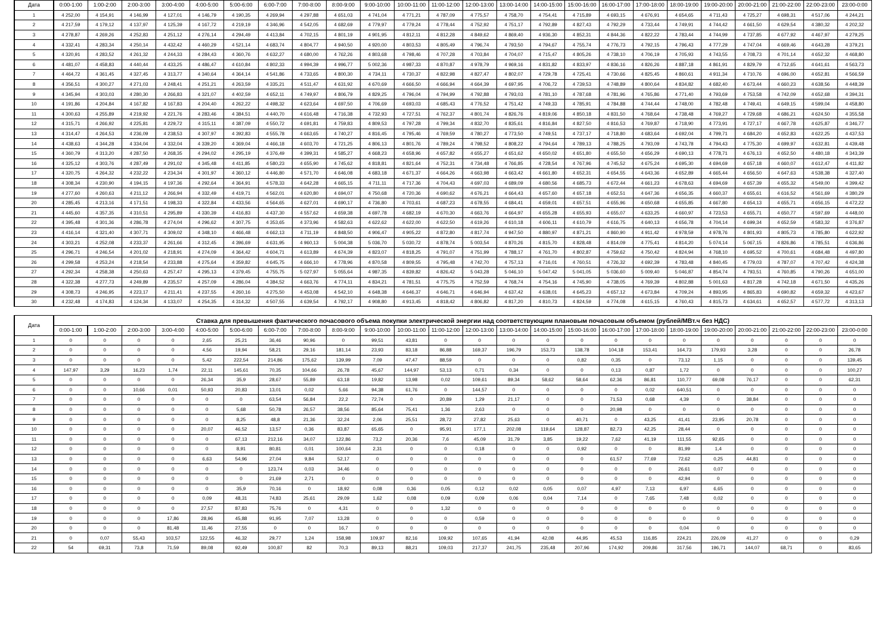| Дата | 0:00-1:00 | 1:00-2:00 | 2:00-3:00 | 3:00-4:00 | 4:00-5:00 | 5:00-6:00 | 6:00-7:00 | 7:00-8:00 | 8:00-9:00 | 9:00-10:00 | 10:00-11:00 | 11:00-12:00 | 12:00-13:00 | 13:00-14:00 | 14:00-15:00 | 15:00-16:00 | 16:00-17:00 | 17:00-18:00 | 18:00-19:00 | 19:00-20:00 | 20:00-21:00 | 21:00-22:00 | 22:00-23:00 | 23:00-0:00 |
| --- | --- | --- | --- | --- | --- | --- | --- | --- | --- | --- | --- | --- | --- | --- | --- | --- | --- | --- | --- | --- | --- | --- | --- | --- |
| 1 | 4 252,00 | 4 154,91 | 4 146,99 | 4 127,01 | 4 146,79 | 4 190,35 | 4 269,94 | 4 297,88 | 4 651,03 | 4 741,04 | 4 771,21 | 4 787,09 | 4 775,57 | 4 758,70 | 4 754,41 | 4 715,89 | 4 693,15 | 4 676,91 | 4 654,65 | 4 711,43 | 4 725,27 | 4 698,31 | 4 517,06 | 4 244,21 |
| 2 | 4 217,59 | 4 179,12 | 4 137,97 | 4 125,39 | 4 167,72 | 4 219,19 | 4 346,96 | 4 542,05 | 4 682,69 | 4 779,97 | 4 779,24 | 4 778,44 | 4 752,92 | 4 751,17 | 4 792,89 | 4 827,43 | 4 792,29 | 4 733,44 | 4 749,91 | 4 744,42 | 4 661,50 | 4 629,54 | 4 380,32 | 4 202,32 |
| 3 | 4 278,87 | 4 269,26 | 4 252,83 | 4 251,12 | 4 276,14 | 4 294,49 | 4 413,84 | 4 702,15 | 4 801,19 | 4 901,95 | 4 812,11 | 4 812,28 | 4 849,62 | 4 869,40 | 4 936,30 | 4 852,31 | 4 844,36 | 4 822,22 | 4 783,44 | 4 744,99 | 4 737,85 | 4 677,92 | 4 467,97 | 4 279,25 |
| 4 | 4 332,41 | 4 283,34 | 4 250,14 | 4 432,42 | 4 460,29 | 4 521,14 | 4 683,74 | 4 804,77 | 4 940,50 | 4 920,00 | 4 803,53 | 4 805,49 | 4 796,74 | 4 793,50 | 4 794,67 | 4 755,74 | 4 776,73 | 4 792,15 | 4 796,43 | 4 777,29 | 4 747,04 | 4 669,46 | 4 643,28 | 4 379,21 |
| 5 | 4 320,91 | 4 283,52 | 4 261,32 | 4 244,33 | 4 284,43 | 4 360,76 | 4 632,27 | 4 680,00 | 4 762,26 | 4 803,68 | 4 798,46 | 4 707,28 | 4 703,84 | 4 704,07 | 4 715,47 | 4 805,26 | 4 738,10 | 4 706,19 | 4 705,93 | 4 743,55 | 4 708,73 | 4 701,14 | 4 652,32 | 4 468,80 |
| 6 | 4 481,07 | 4 458,83 | 4 440,44 | 4 433,25 | 4 486,47 | 4 610,84 | 4 802,33 | 4 994,39 | 4 996,77 | 5 002,36 | 4 987,33 | 4 870,87 | 4 978,79 | 4 969,16 | 4 831,82 | 4 833,97 | 4 836,16 | 4 826,26 | 4 887,18 | 4 861,91 | 4 829,79 | 4 712,65 | 4 641,61 | 4 563,73 |
| 7 | 4 464,72 | 4 361,45 | 4 327,45 | 4 313,77 | 4 340,64 | 4 364,14 | 4 541,86 | 4 733,65 | 4 800,30 | 4 734,11 | 4 730,37 | 4 822,98 | 4 827,47 | 4 802,07 | 4 729,78 | 4 725,41 | 4 730,66 | 4 825,45 | 4 860,61 | 4 911,34 | 4 710,76 | 4 696,00 | 4 652,81 | 4 566,59 |
| 8 | 4 356,51 | 4 300,27 | 4 271,03 | 4 248,41 | 4 251,21 | 4 263,59 | 4 335,21 | 4 511,47 | 4 631,92 | 4 670,69 | 4 666,50 | 4 666,94 | 4 664,39 | 4 697,95 | 4 706,72 | 4 739,53 | 4 748,89 | 4 800,64 | 4 834,82 | 4 682,40 | 4 673,44 | 4 660,23 | 4 638,56 | 4 448,39 |
| 9 | 4 345,94 | 4 303,03 | 4 280,30 | 4 266,83 | 4 321,07 | 4 402,59 | 4 652,11 | 4 749,97 | 4 806,79 | 4 829,25 | 4 796,04 | 4 794,99 | 4 792,88 | 4 793,03 | 4 781,10 | 4 787,68 | 4 781,96 | 4 765,86 | 4 771,40 | 4 793,69 | 4 753,58 | 4 742,09 | 4 652,68 | 4 394,31 |
| 10 | 4 191,86 | 4 204,84 | 4 167,82 | 4 167,83 | 4 204,40 | 4 262,22 | 4 498,32 | 4 623,64 | 4 697,50 | 4 706,69 | 4 693,03 | 4 685,43 | 4 776,52 | 4 751,42 | 4 749,33 | 4 785,91 | 4 784,88 | 4 744,44 | 4 748,00 | 4 782,48 | 4 749,41 | 4 649,15 | 4 599,04 | 4 458,80 |
| 11 | 4 300,63 | 4 255,89 | 4 219,92 | 4 221,76 | 4 283,46 | 4 384,51 | 4 440,70 | 4 616,48 | 4 716,38 | 4 732,93 | 4 727,51 | 4 762,37 | 4 801,74 | 4 826,76 | 4 819,06 | 4 850,18 | 4 831,50 | 4 768,64 | 4 738,48 | 4 769,27 | 4 729,68 | 4 686,21 | 4 624,50 | 4 355,58 |
| 12 | 4 315,71 | 4 266,92 | 4 225,81 | 4 229,72 | 4 315,11 | 4 387,09 | 4 550,72 | 4 691,81 | 4 759,83 | 4 809,53 | 4 797,28 | 4 799,34 | 4 832,70 | 4 835,61 | 4 816,84 | 4 827,50 | 4 816,53 | 4 769,87 | 4 718,90 | 4 773,91 | 4 727,17 | 4 667,78 | 4 625,87 | 4 346,77 |
| 13 | 4 314,47 | 4 264,53 | 4 236,09 | 4 238,53 | 4 307,97 | 4 392,83 | 4 555,78 | 4 663,65 | 4 740,27 | 4 816,45 | 4 795,46 | 4 769,59 | 4 780,27 | 4 773,50 | 4 749,51 | 4 737,17 | 4 718,80 | 4 683,64 | 4 692,04 | 4 799,71 | 4 684,20 | 4 652,83 | 4 622,25 | 4 437,53 |
| 14 | 4 438,63 | 4 344,28 | 4 334,04 | 4 332,04 | 4 339,20 | 4 369,04 | 4 466,18 | 4 603,70 | 4 721,25 | 4 806,13 | 4 801,76 | 4 789,24 | 4 798,52 | 4 808,22 | 4 794,64 | 4 789,13 | 4 788,25 | 4 793,09 | 4 743,78 | 4 794,43 | 4 775,30 | 4 699,97 | 4 632,81 | 4 439,48 |
| 15 | 4 360,79 | 4 313,20 | 4 287,50 | 4 268,35 | 4 294,02 | 4 295,19 | 4 376,49 | 4 399,31 | 4 585,27 | 4 668,23 | 4 658,96 | 4 657,82 | 4 655,27 | 4 651,62 | 4 650,02 | 4 651,80 | 4 655,50 | 4 656,29 | 4 690,13 | 4 778,71 | 4 676,13 | 4 652,50 | 4 480,18 | 4 343,39 |
| 16 | 4 325,12 | 4 303,76 | 4 287,49 | 4 291,02 | 4 345,48 | 4 411,85 | 4 580,23 | 4 655,90 | 4 745,62 | 4 818,81 | 4 821,64 | 4 752,31 | 4 734,48 | 4 766,85 | 4 728,54 | 4 767,96 | 4 745,52 | 4 675,24 | 4 695,30 | 4 694,69 | 4 657,18 | 4 660,07 | 4 612,47 | 4 411,82 |
| 17 | 4 320,75 | 4 264,32 | 4 232,22 | 4 234,34 | 4 301,97 | 4 360,12 | 4 446,80 | 4 571,70 | 4 646,08 | 4 683,18 | 4 671,37 | 4 664,26 | 4 663,98 | 4 663,42 | 4 661,80 | 4 652,31 | 4 654,55 | 4 643,36 | 4 652,89 | 4 665,44 | 4 656,50 | 4 647,63 | 4 538,38 | 4 327,40 |
| 18 | 4 308,34 | 4 230,90 | 4 194,15 | 4 197,36 | 4 292,64 | 4 364,91 | 4 578,33 | 4 642,28 | 4 665,15 | 4 711,11 | 4 717,36 | 4 704,43 | 4 697,03 | 4 689,09 | 4 680,56 | 4 685,73 | 4 672,44 | 4 661,23 | 4 678,63 | 4 694,69 | 4 657,39 | 4 655,32 | 4 549,00 | 4 399,42 |
| 19 | 4 277,60 | 4 260,63 | 4 211,12 | 4 266,94 | 4 332,49 | 4 419,71 | 4 562,01 | 4 620,80 | 4 694,07 | 4 750,68 | 4 720,36 | 4 690,62 | 4 676,21 | 4 664,43 | 4 657,60 | 4 657,18 | 4 652,51 | 4 647,36 | 4 656,35 | 4 660,37 | 4 655,61 | 4 616,52 | 4 561,69 | 4 380,29 |
| 20 | 4 285,45 | 4 213,16 | 4 171,51 | 4 198,33 | 4 322,84 | 4 433,56 | 4 564,65 | 4 627,01 | 4 690,17 | 4 736,80 | 4 703,61 | 4 687,23 | 4 678,55 | 4 684,41 | 4 659,01 | 4 657,51 | 4 655,96 | 4 650,68 | 4 655,85 | 4 667,80 | 4 654,13 | 4 655,71 | 4 656,15 | 4 472,22 |
| 21 | 4 445,60 | 4 357,35 | 4 310,51 | 4 295,89 | 4 330,39 | 4 416,83 | 4 437,30 | 4 557,62 | 4 659,38 | 4 697,78 | 4 682,19 | 4 670,30 | 4 663,76 | 4 664,97 | 4 655,28 | 4 655,93 | 4 655,07 | 4 633,25 | 4 660,97 | 4 723,53 | 4 655,71 | 4 650,77 | 4 597,69 | 4 448,00 |
| 22 | 4 395,48 | 4 301,36 | 4 286,78 | 4 274,04 | 4 296,62 | 4 307,75 | 4 353,65 | 4 373,96 | 4 582,63 | 4 622,62 | 4 622,00 | 4 622,50 | 4 619,26 | 4 610,18 | 4 606,11 | 4 610,79 | 4 616,75 | 4 640,13 | 4 656,78 | 4 704,14 | 4 699,34 | 4 652,59 | 4 583,32 | 4 376,87 |
| 23 | 4 416,14 | 4 321,40 | 4 307,71 | 4 309,02 | 4 348,10 | 4 466,48 | 4 662,13 | 4 711,19 | 4 848,50 | 4 906,47 | 4 905,22 | 4 872,80 | 4 817,74 | 4 947,50 | 4 880,97 | 4 871,21 | 4 860,90 | 4 911,42 | 4 978,59 | 4 978,76 | 4 801,93 | 4 805,73 | 4 785,80 | 4 622,92 |
| 24 | 4 303,21 | 4 252,08 | 4 233,37 | 4 261,66 | 4 312,45 | 4 396,69 | 4 631,95 | 4 960,13 | 5 004,38 | 5 036,70 | 5 030,72 | 4 878,74 | 5 003,54 | 4 870,26 | 4 815,70 | 4 828,48 | 4 814,09 | 4 775,41 | 4 814,20 | 5 074,14 | 5 067,15 | 4 826,86 | 4 785,51 | 4 636,86 |
| 25 | 4 296,71 | 4 246,54 | 4 201,02 | 4 218,91 | 4 274,09 | 4 364,42 | 4 604,71 | 4 613,89 | 4 674,39 | 4 823,07 | 4 818,25 | 4 791,07 | 4 751,99 | 4 788,17 | 4 761,70 | 4 802,87 | 4 759,62 | 4 750,42 | 4 824,94 | 4 768,10 | 4 695,52 | 4 700,61 | 4 684,48 | 4 497,80 |
| 26 | 4 299,58 | 4 253,24 | 4 218,54 | 4 233,88 | 4 275,64 | 4 359,82 | 4 645,75 | 4 666,10 | 4 778,96 | 4 870,58 | 4 809,55 | 4 795,48 | 4 742,70 | 4 757,13 | 4 716,01 | 4 760,51 | 4 726,32 | 4 692,39 | 4 783,48 | 4 840,45 | 4 779,03 | 4 787,07 | 4 707,42 | 4 424,38 |
| 27 | 4 292,34 | 4 258,38 | 4 250,63 | 4 257,47 | 4 295,13 | 4 379,45 | 4 755,75 | 5 027,97 | 5 055,64 | 4 987,35 | 4 839,82 | 4 826,42 | 5 043,28 | 5 046,10 | 5 047,42 | 5 041,05 | 5 036,60 | 5 009,40 | 5 046,87 | 4 854,74 | 4 793,51 | 4 760,85 | 4 790,26 | 4 651,00 |
| 28 | 4 322,38 | 4 277,73 | 4 249,89 | 4 235,57 | 4 257,09 | 4 286,04 | 4 384,52 | 4 663,76 | 4 774,11 | 4 834,21 | 4 781,51 | 4 775,75 | 4 752,59 | 4 768,74 | 4 754,16 | 4 745,90 | 4 738,05 | 4 769,39 | 4 802,88 | 5 001,63 | 4 817,28 | 4 742,18 | 4 671,50 | 4 435,26 |
| 29 | 4 308,73 | 4 246,95 | 4 223,17 | 4 211,41 | 4 237,55 | 4 260,16 | 4 275,50 | 4 453,08 | 4 542,10 | 4 648,38 | 4 646,37 | 4 646,71 | 4 646,94 | 4 637,42 | 4 638,01 | 4 645,23 | 4 657,12 | 4 673,84 | 4 709,24 | 4 893,95 | 4 865,83 | 4 690,82 | 4 659,32 | 4 423,67 |
| 30 | 4 232,48 | 4 174,83 | 4 124,34 | 4 133,07 | 4 254,35 | 4 314,32 | 4 507,55 | 4 639,54 | 4 792,17 | 4 908,80 | 4 913,45 | 4 818,42 | 4 806,82 | 4 817,20 | 4 810,73 | 4 824,59 | 4 774,08 | 4 615,15 | 4 760,43 | 4 815,73 | 4 634,61 | 4 652,57 | 4 577,72 | 4 313,13 |
| Дата | Ставка для превышения фактического почасового объема покупки электрической энергии над соответствующим плановым почасовым объемом (рублей/МВт.ч без НДС) | | | | | | | | | | | | | | | | | | | | | | | |
| --- | --- | --- | --- | --- | --- | --- | --- | --- | --- | --- | --- | --- | --- | --- | --- | --- | --- | --- | --- | --- | --- | --- | --- | --- |
| | 0:00-1:00 | 1:00-2:00 | 2:00-3:00 | 3:00-4:00 | 4:00-5:00 | 5:00-6:00 | 6:00-7:00 | 7:00-8:00 | 8:00-9:00 | 9:00-10:00 | 10:00-11:00 | 11:00-12:00 | 12:00-13:00 | 13:00-14:00 | 14:00-15:00 | 15:00-16:00 | 16:00-17:00 | 17:00-18:00 | 18:00-19:00 | 19:00-20:00 | 20:00-21:00 | 21:00-22:00 | 22:00-23:00 | 23:00-0:00 |
| 1 | 0 | 0 | 0 | 0 | 2,65 | 25,21 | 36,46 | 90,96 | 0 | 99,51 | 43,81 | 0 | 0 | 0 | 0 | 0 | 0 | 0 | 0 | 0 | 0 | 0 | 0 | 0 |
| 2 | 0 | 0 | 0 | 0 | 4,56 | 19,94 | 58,21 | 29,16 | 181,14 | 23,93 | 83,18 | 86,88 | 169,37 | 196,79 | 153,73 | 138,78 | 104,18 | 153,41 | 164,73 | 179,93 | 3,28 | 0 | 0 | 26,78 |
| 3 | 0 | 0 | 0 | 0 | 5,42 | 222,54 | 214,86 | 175,62 | 139,99 | 7,09 | 47,47 | 88,59 | 0 | 0 | 0 | 0,82 | 0,35 | 0 | 73,12 | 1,15 | 0 | 0 | 0 | 139,45 |
| 4 | 147,97 | 3,29 | 16,23 | 1,74 | 22,11 | 145,61 | 70,35 | 104,66 | 26,78 | 45,67 | 144,97 | 53,13 | 0,71 | 0,34 | 0 | 0 | 0,13 | 0,87 | 1,72 | 0 | 0 | 0 | 0 | 100,27 |
| 5 | 0 | 0 | 0 | 0 | 26,34 | 35,9 | 28,67 | 55,89 | 63,18 | 19,82 | 13,98 | 0,02 | 109,61 | 89,34 | 58,62 | 58,64 | 62,36 | 86,81 | 110,77 | 69,08 | 76,17 | 0 | 0 | 62,31 |
| 6 | 0 | 0 | 10,66 | 0,01 | 50,93 | 20,83 | 13,01 | 0,02 | 5,66 | 94,38 | 61,76 | 0 | 144,57 | 0 | 0 | 0 | 0 | 0,02 | 640,51 | 0 | 0 | 0 | 0 | 0 |
| 7 | 0 | 0 | 0 | 0 | 0 | 0 | 63,54 | 56,84 | 22,2 | 72,74 | 0 | 20,89 | 1,29 | 21,17 | 0 | 0 | 71,53 | 0,68 | 4,39 | 0 | 38,84 | 0 | 0 | 0 |
| 8 | 0 | 0 | 0 | 0 | 0 | 5,68 | 50,78 | 26,57 | 38,56 | 85,64 | 75,41 | 1,36 | 2,63 | 0 | 0 | 0 | 20,98 | 0 | 0 | 0 | 0 | 0 | 0 | 0 |
| 9 | 0 | 0 | 0 | 0 | 0 | 8,25 | 48,8 | 21,36 | 32,24 | 2,06 | 25,51 | 28,72 | 27,82 | 25,63 | 0 | 40,71 | 0 | 43,25 | 41,41 | 23,95 | 20,78 | 0 | 0 | 0 |
| 10 | 0 | 0 | 0 | 0 | 20,07 | 46,52 | 13,57 | 0,36 | 83,87 | 65,65 | 0 | 95,91 | 177,1 | 202,08 | 119,64 | 128,87 | 82,73 | 42,25 | 28,44 | 0 | 0 | 0 | 0 | 0 |
| 11 | 0 | 0 | 0 | 0 | 0 | 67,13 | 212,16 | 34,07 | 122,86 | 73,2 | 20,36 | 7,6 | 45,09 | 31,79 | 3,85 | 19,22 | 7,62 | 41,19 | 111,55 | 92,65 | 0 | 0 | 0 | 0 |
| 12 | 0 | 0 | 0 | 0 | 0 | 8,91 | 80,81 | 0,01 | 100,64 | 2,31 | 0 | 0 | 0,18 | 0 | 0 | 0,92 | 0 | 0 | 81,99 | 1,4 | 0 | 0 | 0 | 0 |
| 13 | 0 | 0 | 0 | 0 | 6,63 | 54,96 | 27,04 | 9,84 | 52,17 | 0 | 0 | 0 | 0 | 0 | 0 | 0 | 61,57 | 77,69 | 72,62 | 0,25 | 44,81 | 0 | 0 | 0 |
| 14 | 0 | 0 | 0 | 0 | 0 | 0 | 123,74 | 0,03 | 34,46 | 0 | 0 | 0 | 0 | 0 | 0 | 0 | 0 | 0 | 26,61 | 0,07 | 0 | 0 | 0 | 0 |
| 15 | 0 | 0 | 0 | 0 | 0 | 0 | 21,69 | 2,71 | 0 | 0 | 0 | 0 | 0 | 0 | 0 | 0 | 0 | 0 | 42,94 | 0 | 0 | 0 | 0 | 0 |
| 16 | 0 | 0 | 0 | 0 | 0 | 35,9 | 70,16 | 0 | 18,92 | 0,08 | 0,36 | 0,05 | 0,12 | 0,02 | 0,05 | 0,07 | 4,97 | 7,13 | 6,97 | 6,65 | 0 | 0 | 0 | 0 |
| 17 | 0 | 0 | 0 | 0 | 0,09 | 48,31 | 74,83 | 25,61 | 29,09 | 1,62 | 0,08 | 0,09 | 0,09 | 0,06 | 0,04 | 7,14 | 0 | 7,65 | 7,48 | 0,02 | 0 | 0 | 0 | 0 |
| 18 | 0 | 0 | 0 | 0 | 27,57 | 87,83 | 75,76 | 0 | 4,31 | 0 | 0 | 1,32 | 0 | 0 | 0 | 0 | 0 | 0 | 0 | 0 | 0 | 0 | 0 | 0 |
| 19 | 0 | 0 | 0 | 17,86 | 28,96 | 45,88 | 91,95 | 7,07 | 13,28 | 0 | 0 | 0 | 0,59 | 0 | 0 | 0 | 0 | 0 | 0 | 0 | 0 | 0 | 0 | 0 |
| 20 | 0 | 0 | 0 | 81,48 | 11,46 | 27,55 | 0 | 0 | 16,7 | 0 | 0 | 0 | 0 | 0 | 0 | 0 | 0 | 0 | 0,04 | 0 | 0 | 0 | 0 | 0 |
| 21 | 0 | 0,07 | 55,43 | 103,57 | 122,55 | 46,32 | 29,77 | 1,24 | 158,98 | 109,97 | 82,16 | 109,92 | 107,65 | 41,94 | 42,08 | 44,95 | 45,53 | 116,85 | 224,21 | 226,09 | 41,27 | 0 | 0 | 0,29 |
| 22 | 54 | 69,31 | 73,8 | 71,59 | 89,08 | 92,49 | 100,87 | 82 | 70,3 | 89,13 | 88,21 | 109,03 | 217,37 | 241,75 | 235,48 | 207,96 | 174,92 | 209,86 | 317,56 | 196,71 | 144,07 | 68,71 | 0 | 83,65 |